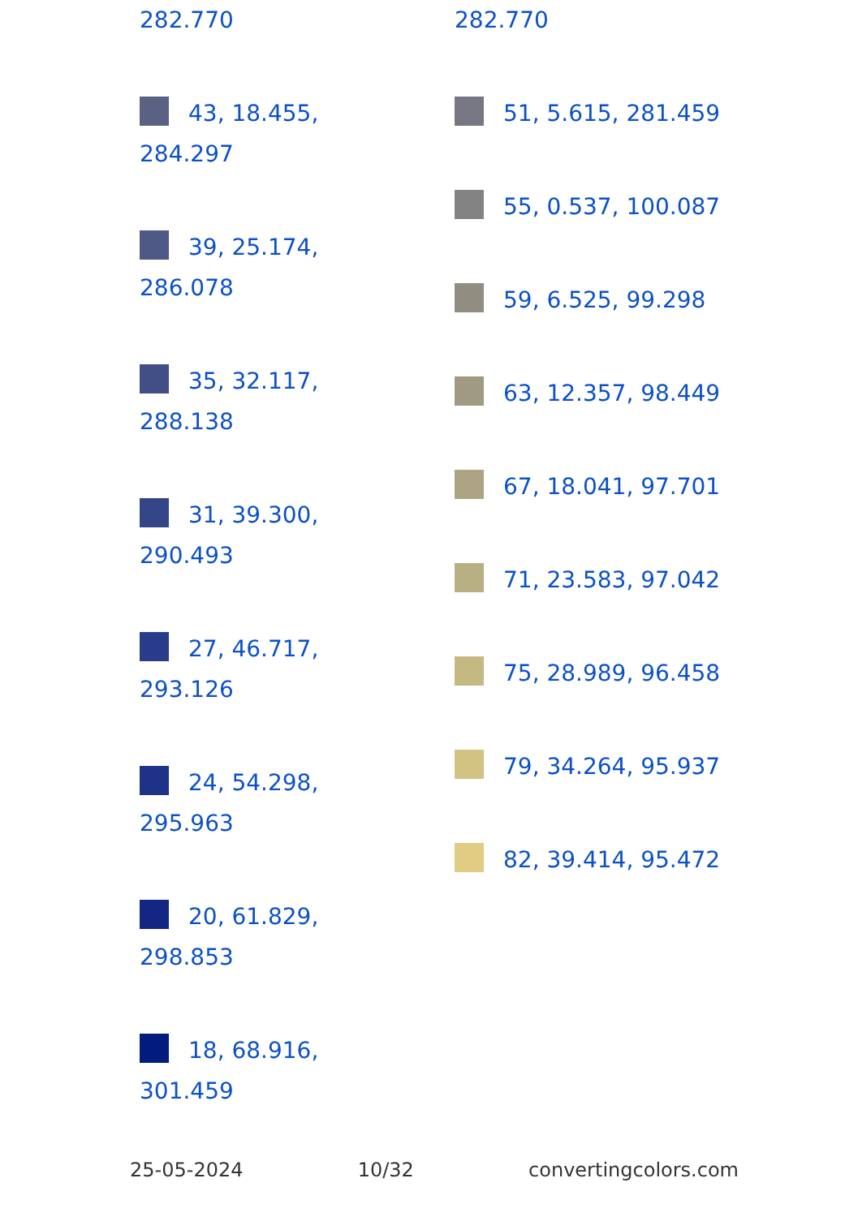282.770
43, 18.455, 284.297
39, 25.174, 286.078
35, 32.117, 288.138
31, 39.300, 290.493
27, 46.717, 293.126
24, 54.298, 295.963
20, 61.829, 298.853
18, 68.916, 301.459
282.770
51, 5.615, 281.459
55, 0.537, 100.087
59, 6.525, 99.298
63, 12.357, 98.449
67, 18.041, 97.701
71, 23.583, 97.042
75, 28.989, 96.458
79, 34.264, 95.937
82, 39.414, 95.472
25-05-2024 10/32 convertingcolors.com